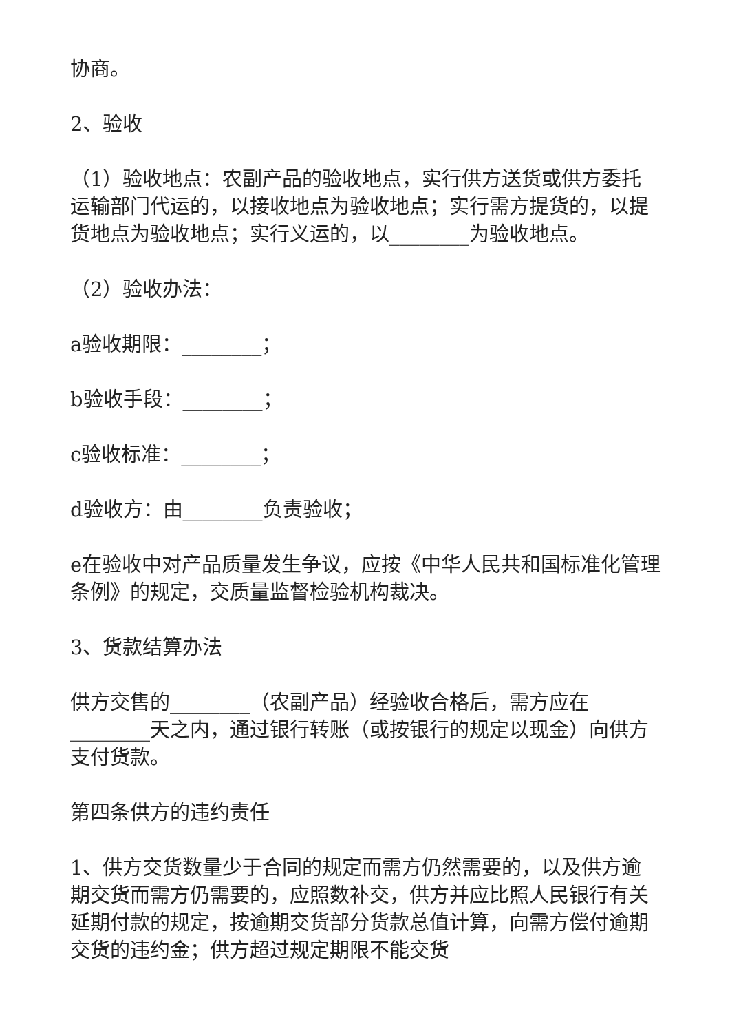协商。
2、验收
（1）验收地点：农副产品的验收地点，实行供方送货或供方委托运输部门代运的，以接收地点为验收地点；实行需方提货的，以提货地点为验收地点；实行义运的，以________为验收地点。
（2）验收办法：
a验收期限：________；
b验收手段：________；
c验收标准：________；
d验收方：由________负责验收；
e在验收中对产品质量发生争议，应按《中华人民共和国标准化管理条例》的规定，交质量监督检验机构裁决。
3、货款结算办法
供方交售的________（农副产品）经验收合格后，需方应在________天之内，通过银行转账（或按银行的规定以现金）向供方支付货款。
第四条供方的违约责任
1、供方交货数量少于合同的规定而需方仍然需要的，以及供方逾期交货而需方仍需要的，应照数补交，供方并应比照人民银行有关延期付款的规定，按逾期交货部分货款总值计算，向需方偿付逾期交货的违约金；供方超过规定期限不能交货